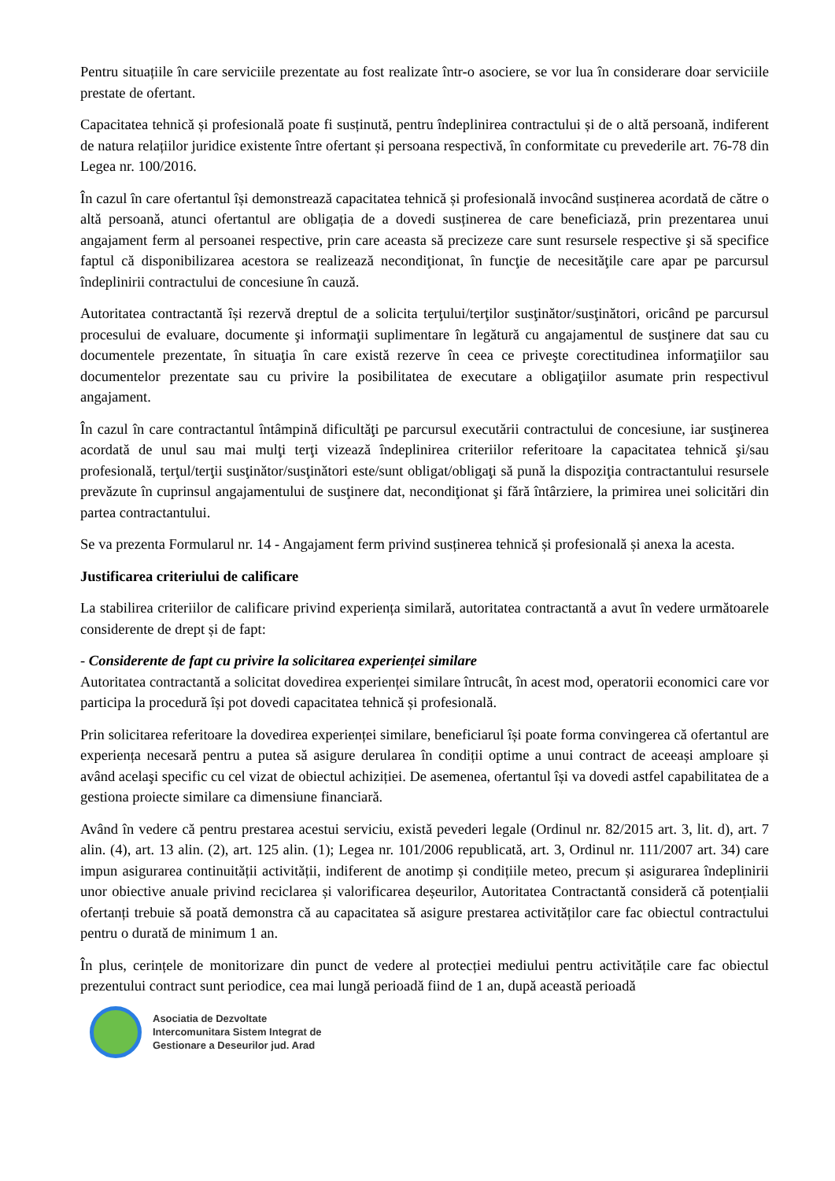Pentru situațiile în care serviciile prezentate au fost realizate într-o asociere, se vor lua în considerare doar serviciile prestate de ofertant.
Capacitatea tehnică și profesională poate fi susținută, pentru îndeplinirea contractului și de o altă persoană, indiferent de natura relațiilor juridice existente între ofertant și persoana respectivă, în conformitate cu prevederile art. 76-78 din Legea nr. 100/2016.
În cazul în care ofertantul își demonstrează capacitatea tehnică și profesională invocând susținerea acordată de către o altă persoană, atunci ofertantul are obligația de a dovedi susținerea de care beneficiază, prin prezentarea unui angajament ferm al persoanei respective, prin care aceasta să precizeze care sunt resursele respective şi să specifice faptul că disponibilizarea acestora se realizează necondiţionat, în funcţie de necesităţile care apar pe parcursul îndeplinirii contractului de concesiune în cauză.
Autoritatea contractantă își rezervă dreptul de a solicita terţului/terţilor susţinător/susţinători, oricând pe parcursul procesului de evaluare, documente şi informaţii suplimentare în legătură cu angajamentul de susţinere dat sau cu documentele prezentate, în situaţia în care există rezerve în ceea ce priveşte corectitudinea informaţiilor sau documentelor prezentate sau cu privire la posibilitatea de executare a obligaţiilor asumate prin respectivul angajament.
În cazul în care contractantul întâmpină dificultăţi pe parcursul executării contractului de concesiune, iar susţinerea acordată de unul sau mai mulţi terţi vizează îndeplinirea criteriilor referitoare la capacitatea tehnică şi/sau profesională, terţul/terţii susţinător/susţinători este/sunt obligat/obligaţi să pună la dispoziţia contractantului resursele prevăzute în cuprinsul angajamentului de susţinere dat, necondiţionat şi fără întârziere, la primirea unei solicitări din partea contractantului.
Se va prezenta Formularul nr. 14 - Angajament ferm privind susținerea tehnică și profesională și anexa la acesta.
Justificarea criteriului de calificare
La stabilirea criteriilor de calificare privind experiența similară, autoritatea contractantă a avut în vedere următoarele considerente de drept și de fapt:
- Considerente de fapt cu privire la solicitarea experienței similare
Autoritatea contractantă a solicitat dovedirea experienței similare întrucât, în acest mod, operatorii economici care vor participa la procedură își pot dovedi capacitatea tehnică și profesională.
Prin solicitarea referitoare la dovedirea experienței similare, beneficiarul își poate forma convingerea că ofertantul are experiența necesară pentru a putea să asigure derularea în condiții optime a unui contract de aceeași amploare și având acelaşi specific cu cel vizat de obiectul achiziției. De asemenea, ofertantul își va dovedi astfel capabilitatea de a gestiona proiecte similare ca dimensiune financiară.
Având în vedere că pentru prestarea acestui serviciu, există pevederi legale (Ordinul nr. 82/2015 art. 3, lit. d), art. 7 alin. (4), art. 13 alin. (2), art. 125 alin. (1); Legea nr. 101/2006 republicată, art. 3, Ordinul nr. 111/2007 art. 34) care impun asigurarea continuității activității, indiferent de anotimp și condițiile meteo, precum și asigurarea îndeplinirii unor obiective anuale privind reciclarea și valorificarea deșeurilor, Autoritatea Contractantă consideră că potențialii ofertanți trebuie să poată demonstra că au capacitatea să asigure prestarea activităților care fac obiectul contractului pentru o durată de minimum 1 an.
În plus, cerințele de monitorizare din punct de vedere al protecției mediului pentru activitățile care fac obiectul prezentului contract sunt periodice, cea mai lungă perioadă fiind de 1 an, după această perioadă
Asociatia de Dezvoltate
Intercomunitara Sistem Integrat de
Gestionare a Deseurilor jud. Arad